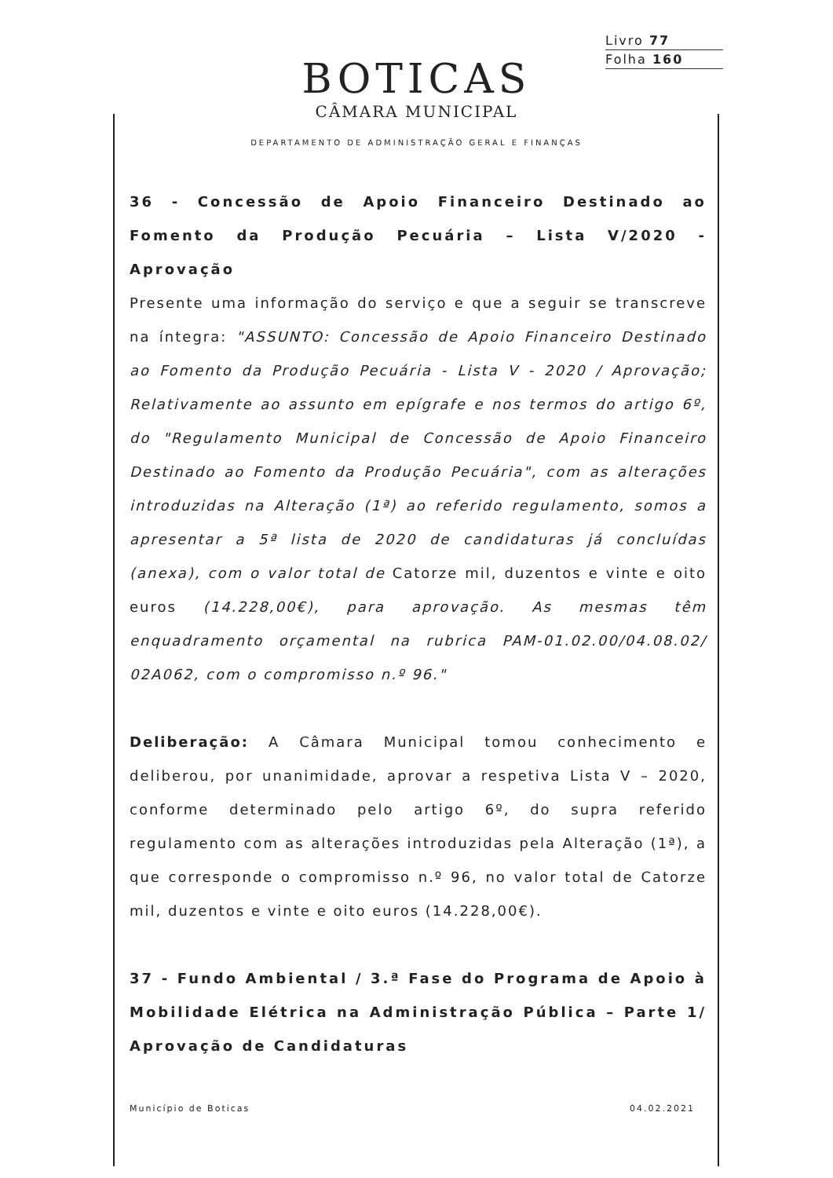Livro 77
Folha 160
BOTICAS
CÂMARA MUNICIPAL
DEPARTAMENTO DE ADMINISTRAÇÃO GERAL E FINANÇAS
36 - Concessão de Apoio Financeiro Destinado ao Fomento da Produção Pecuária – Lista V/2020 - Aprovação
Presente uma informação do serviço e que a seguir se transcreve na íntegra: "ASSUNTO: Concessão de Apoio Financeiro Destinado ao Fomento da Produção Pecuária - Lista V - 2020 / Aprovação; Relativamente ao assunto em epígrafe e nos termos do artigo 6º, do "Regulamento Municipal de Concessão de Apoio Financeiro Destinado ao Fomento da Produção Pecuária", com as alterações introduzidas na Alteração (1ª) ao referido regulamento, somos a apresentar a 5ª lista de 2020 de candidaturas já concluídas (anexa), com o valor total de Catorze mil, duzentos e vinte e oito euros (14.228,00€), para aprovação. As mesmas têm enquadramento orçamental na rubrica PAM-01.02.00/04.08.02/ 02A062, com o compromisso n.º 96."
Deliberação: A Câmara Municipal tomou conhecimento e deliberou, por unanimidade, aprovar a respetiva Lista V – 2020, conforme determinado pelo artigo 6º, do supra referido regulamento com as alterações introduzidas pela Alteração (1ª), a que corresponde o compromisso n.º 96, no valor total de Catorze mil, duzentos e vinte e oito euros (14.228,00€).
37 - Fundo Ambiental / 3.ª Fase do Programa de Apoio à Mobilidade Elétrica na Administração Pública – Parte 1/ Aprovação de Candidaturas
Município de Boticas 04.02.2021